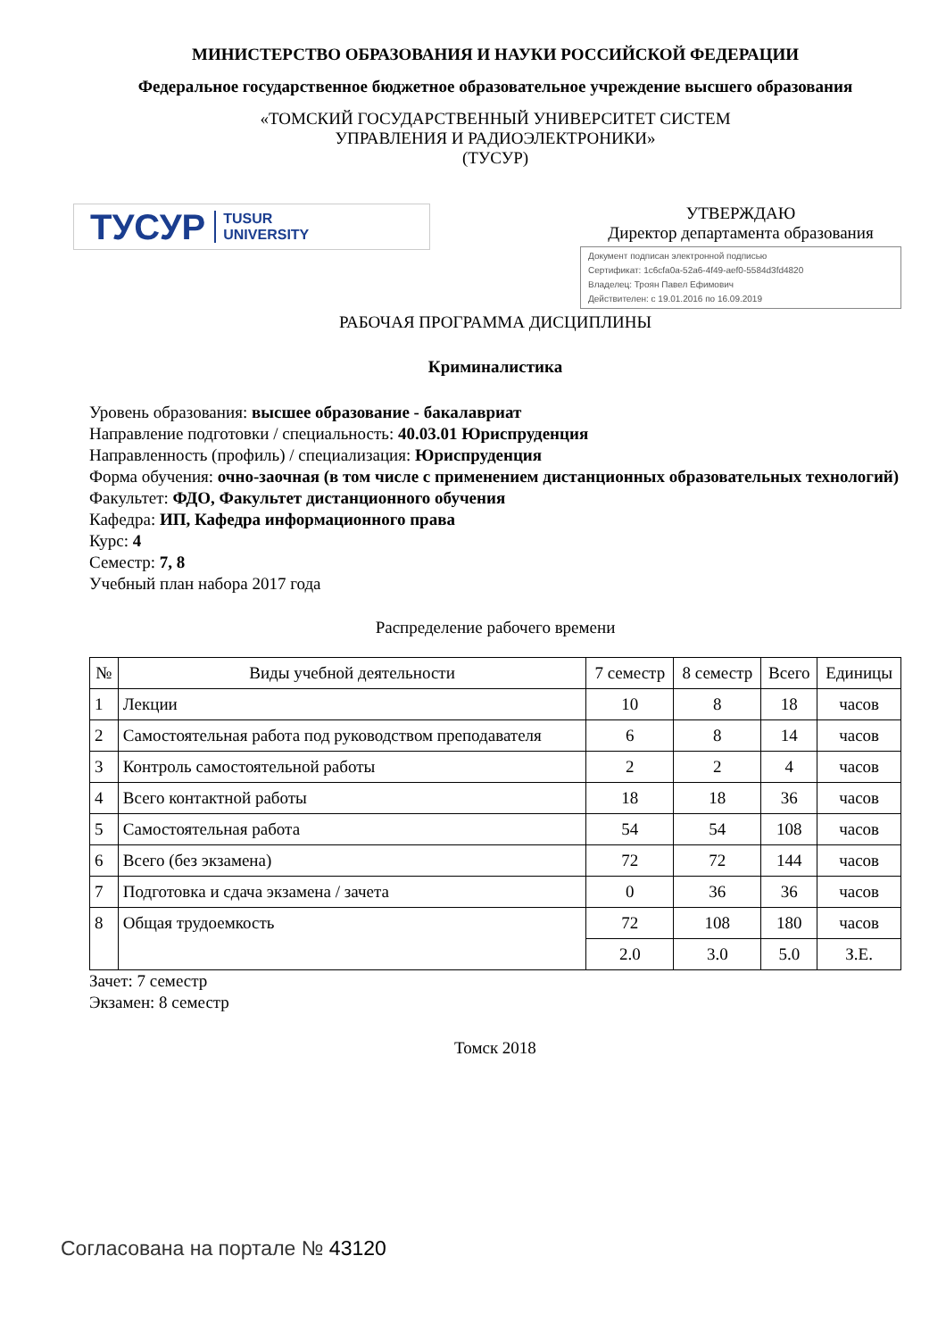МИНИСТЕРСТВО ОБРАЗОВАНИЯ И НАУКИ РОССИЙСКОЙ ФЕДЕРАЦИИ
Федеральное государственное бюджетное образовательное учреждение высшего образования
«ТОМСКИЙ ГОСУДАРСТВЕННЫЙ УНИВЕРСИТЕТ СИСТЕМ
УПРАВЛЕНИЯ И РАДИОЭЛЕКТРОНИКИ»
(ТУСУР)
ТУСУР TUSUR
UNIVERSITY
УТВЕРЖДАЮ
Директор департамента образования
Документ подписан электронной подписью
Сертификат: 1c6cfa0a-52a6-4f49-aef0-5584d3fd4820
Владелец: Троян Павел Ефимович
Действителен: с 19.01.2016 по 16.09.2019
РАБОЧАЯ ПРОГРАММА ДИСЦИПЛИНЫ
Криминалистика
Уровень образования: высшее образование - бакалавриат
Направление подготовки / специальность: 40.03.01 Юриспруденция
Направленность (профиль) / специализация: Юриспруденция
Форма обучения: очно-заочная (в том числе с применением дистанционных образовательных технологий)
Факультет: ФДО, Факультет дистанционного обучения
Кафедра: ИП, Кафедра информационного права
Курс: 4
Семестр: 7, 8
Учебный план набора 2017 года
Распределение рабочего времени
| № | Виды учебной деятельности | 7 семестр | 8 семестр | Всего | Единицы |
| --- | --- | --- | --- | --- | --- |
| 1 | Лекции | 10 | 8 | 18 | часов |
| 2 | Самостоятельная работа под руководством преподавателя | 6 | 8 | 14 | часов |
| 3 | Контроль самостоятельной работы | 2 | 2 | 4 | часов |
| 4 | Всего контактной работы | 18 | 18 | 36 | часов |
| 5 | Самостоятельная работа | 54 | 54 | 108 | часов |
| 6 | Всего (без экзамена) | 72 | 72 | 144 | часов |
| 7 | Подготовка и сдача экзамена / зачета | 0 | 36 | 36 | часов |
| 8 | Общая трудоемкость | 72 | 108 | 180 | часов |
| | | 2.0 | 3.0 | 5.0 | З.Е. |
Зачет: 7 семестр
Экзамен: 8 семестр
Томск 2018
Согласована на портале № 43120